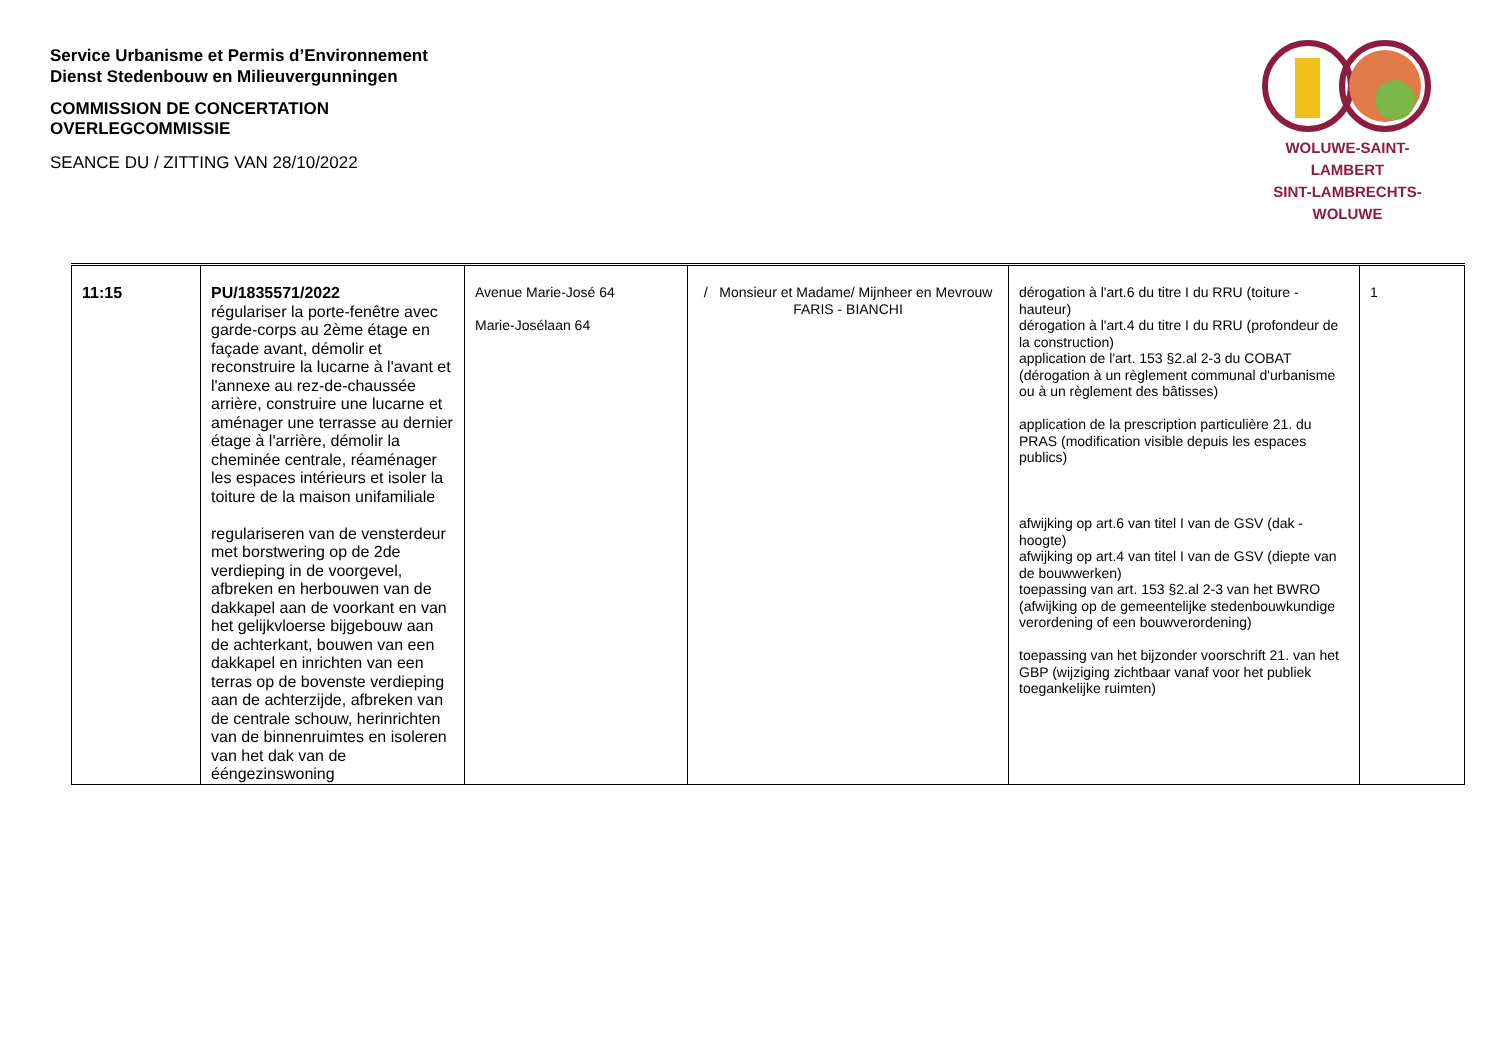Service Urbanisme et Permis d’Environnement
Dienst Stedenbouw en Milieuvergunningen
COMMISSION DE CONCERTATION
OVERLEGCOMMISSIE
SEANCE DU / ZITTING VAN 28/10/2022
WOLUWE-SAINT-LAMBERT
SINT-LAMBRECHTS-WOLUWE
| 11:15 | PU/1835571/2022 régulariser la porte-fenêtre avec garde-corps au 2ème étage en façade avant, démolir et reconstruire la lucarne à l'avant et l'annexe au rez-de-chaussée arrière, construire une lucarne et aménager une terrasse au dernier étage à l'arrière, démolir la cheminée centrale, réaménager les espaces intérieurs et isoler la toiture de la maison unifamiliale regulariseren van de vensterdeur met borstwering op de 2de verdieping in de voorgevel, afbreken en herbouwen van de dakkapel aan de voorkant en van het gelijkvloerse bijgebouw aan de achterkant, bouwen van een dakkapel en inrichten van een terras op de bovenste verdieping aan de achterzijde, afbreken van de centrale schouw, herinrichten van de binnenruimtes en isoleren van het dak van de ééngezinswoning | Avenue Marie-José 64 Marie-Josélaan 64 | / Monsieur et Madame/ Mijnheer en Mevrouw FARIS - BIANCHI | dérogation à l'art.6 du titre I du RRU (toiture - hauteur) dérogation à l'art.4 du titre I du RRU (profondeur de la construction) application de l'art. 153 §2.al 2-3 du COBAT (dérogation à un règlement communal d'urbanisme ou à un règlement des bâtisses) application de la prescription particulière 21. du PRAS (modification visible depuis les espaces publics) afwijking op art.6 van titel I van de GSV (dak - hoogte) afwijking op art.4 van titel I van de GSV (diepte van de bouwwerken) toepassing van art. 153 §2.al 2-3 van het BWRO (afwijking op de gemeentelijke stedenbouwkundige verordening of een bouwverordening) toepassing van het bijzonder voorschrift 21. van het GBP (wijziging zichtbaar vanaf voor het publiek toegankelijke ruimten) | 1 |